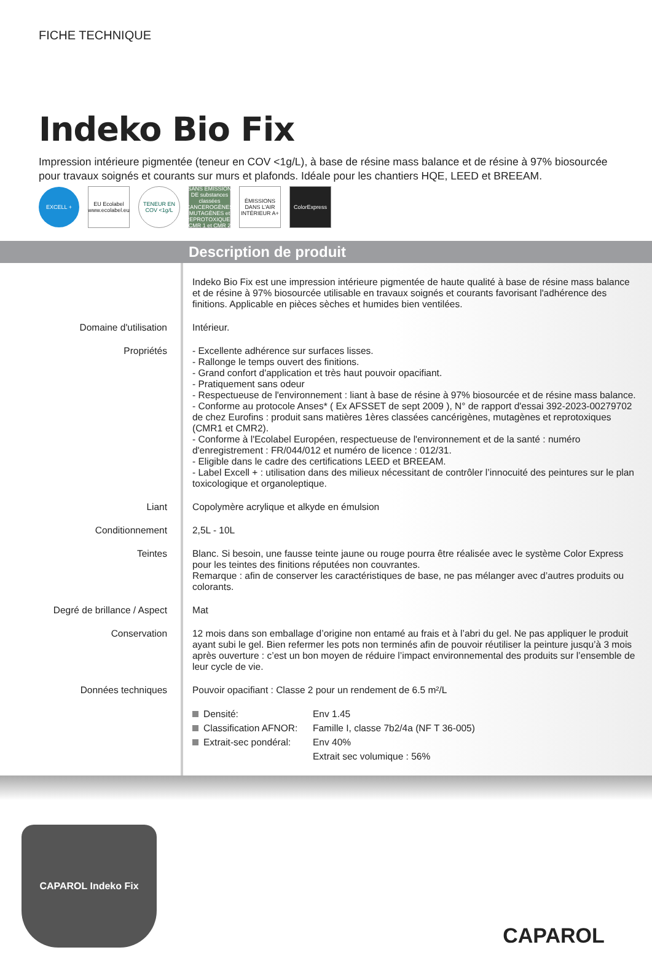FICHE TECHNIQUE
Indeko Bio Fix
Impression intérieure pigmentée (teneur en COV <1g/L), à base de résine mass balance et de résine à 97% biosourcée pour travaux soignés et courants sur murs et plafonds. Idéale pour les chantiers HQE, LEED et BREEAM.
EXCELL +
EU Ecolabel www.ecolabel.eu
TENEUR EN COV <1g/L
SANS EMISSION DE substances classées CANCEROGÈNES MUTAGÈNES et REPROTOXIQUES (CMR 1 et CMR 2)
ÉMISSIONS DANS L'AIR INTÉRIEUR A+
ColorExpress
Description de produit
Indeko Bio Fix est une impression intérieure pigmentée de haute qualité à base de résine mass balance et de résine à 97% biosourcée utilisable en travaux soignés et courants favorisant l'adhérence des finitions. Applicable en pièces sèches et humides bien ventilées.
Domaine d'utilisation
Intérieur.
Propriétés
- Excellente adhérence sur surfaces lisses.
- Rallonge le temps ouvert des finitions.
- Grand confort d'application et très haut pouvoir opacifiant.
- Pratiquement sans odeur
- Respectueuse de l'environnement : liant à base de résine à 97% biosourcée et de résine mass balance.
- Conforme au protocole Anses* ( Ex AFSSET de sept 2009 ), N° de rapport d'essai 392-2023-00279702 de chez Eurofins : produit sans matières 1ères classées cancérigènes, mutagènes et reprotoxiques (CMR1 et CMR2).
- Conforme à l'Ecolabel Européen, respectueuse de l'environnement et de la santé : numéro d'enregistrement : FR/044/012 et numéro de licence : 012/31.
- Eligible dans le cadre des certifications LEED et BREEAM.
- Label Excell + : utilisation dans des milieux nécessitant de contrôler l’innocuité des peintures sur le plan toxicologique et organoleptique.
Liant
Copolymère acrylique et alkyde en émulsion
Conditionnement
2,5L - 10L
Teintes
Blanc. Si besoin, une fausse teinte jaune ou rouge pourra être réalisée avec le système Color Express pour les teintes des finitions réputées non couvrantes.
Remarque : afin de conserver les caractéristiques de base, ne pas mélanger avec d’autres produits ou colorants.
Degré de brillance / Aspect
Mat
Conservation
12 mois dans son emballage d’origine non entamé au frais et à l’abri du gel. Ne pas appliquer le produit ayant subi le gel. Bien refermer les pots non terminés afin de pouvoir réutiliser la peinture jusqu’à 3 mois après ouverture : c’est un bon moyen de réduire l’impact environnemental des produits sur l’ensemble de leur cycle de vie.
Données techniques
Pouvoir opacifiant : Classe 2 pour un rendement de 6.5 m²/L
Densité:
Classification AFNOR:
Extrait-sec pondéral:
Env 1.45
Famille I, classe 7b2/4a (NF T 36-005)
Env 40%
Extrait sec volumique : 56%
CAPAROL Indeko Fix
CAPAROL